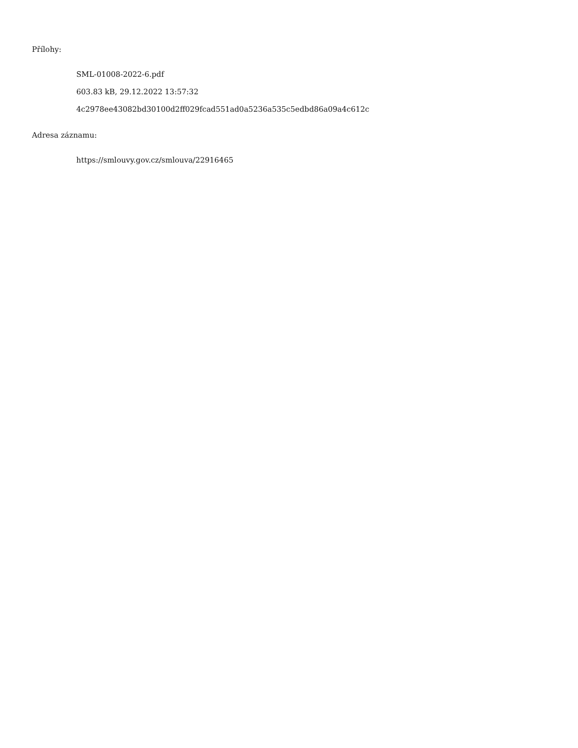Přílohy:
SML-01008-2022-6.pdf
603.83 kB, 29.12.2022 13:57:32
4c2978ee43082bd30100d2ff029fcad551ad0a5236a535c5edbd86a09a4c612c
Adresa záznamu:
https://smlouvy.gov.cz/smlouva/22916465